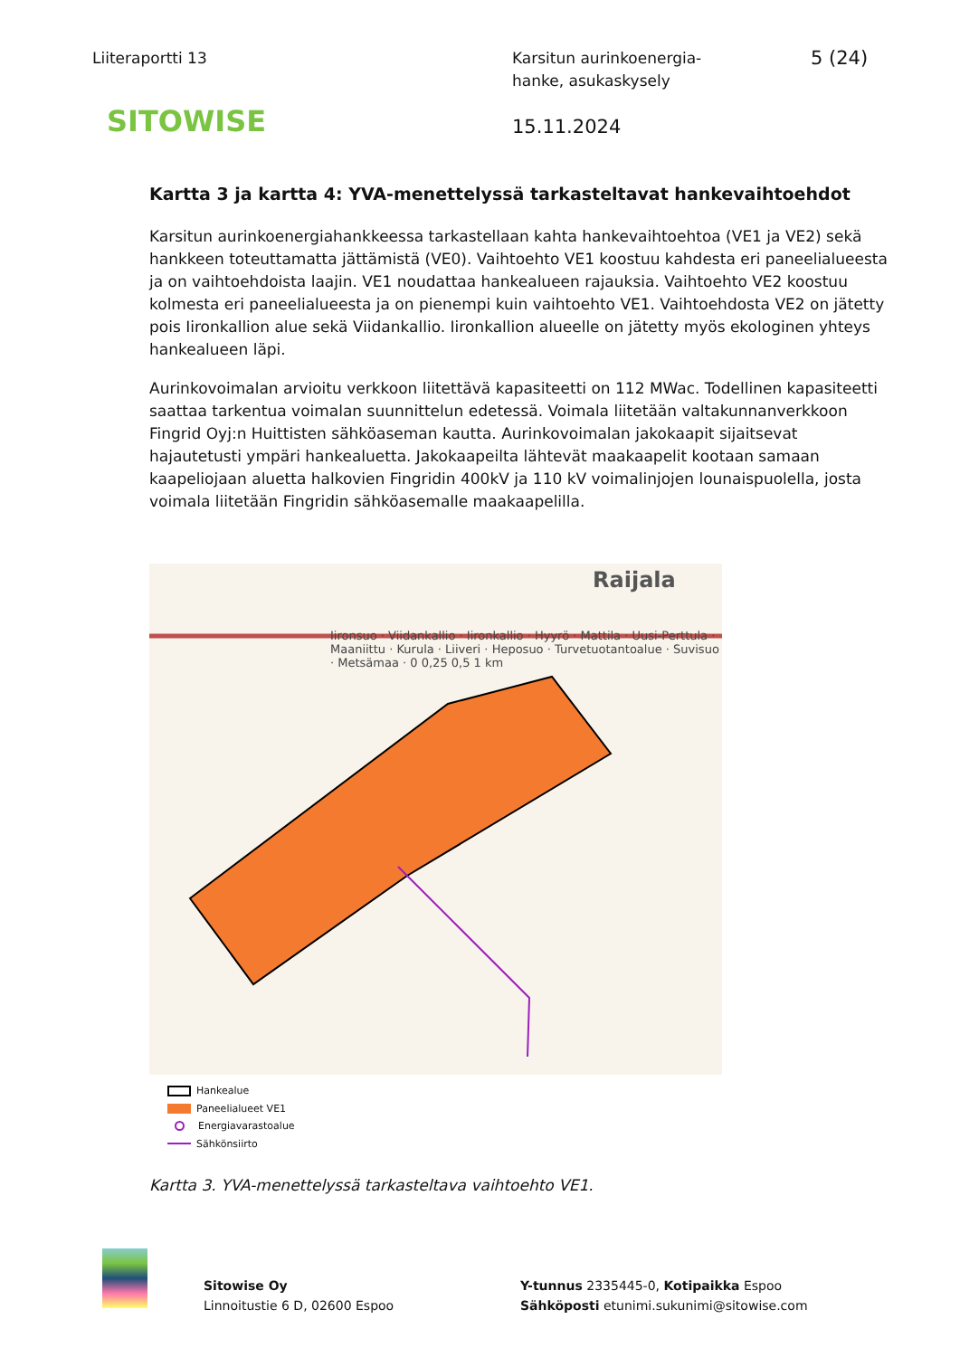Liiteraportti 13 Karsitun aurinkoenergia-
hanke, asukaskysely
5 (24)
SITOWISE
15.11.2024
Kartta 3 ja kartta 4: YVA-menettelyssä tarkasteltavat hankevaihtoehdot
Karsitun aurinkoenergiahankkeessa tarkastellaan kahta hankevaihtoehtoa (VE1 ja VE2) sekä hankkeen toteuttamatta jättämistä (VE0). Vaihtoehto VE1 koostuu kahdesta eri paneelialueesta ja on vaihtoehdoista laajin. VE1 noudattaa hankealueen rajauksia. Vaihtoehto VE2 koostuu kolmesta eri paneelialueesta ja on pienempi kuin vaihtoehto VE1. Vaihtoehdosta VE2 on jätetty pois Iironkallion alue sekä Viidankallio. Iironkallion alueelle on jätetty myös ekologinen yhteys hankealueen läpi.
Aurinkovoimalan arvioitu verkkoon liitettävä kapasiteetti on 112 MWac. Todellinen kapasiteetti saattaa tarkentua voimalan suunnittelun edetessä. Voimala liitetään valtakunnanverkkoon Fingrid Oyj:n Huittisten sähköaseman kautta. Aurinkovoimalan jakokaapit sijaitsevat hajautetusti ympäri hankealuetta. Jakokaapeilta lähtevät maakaapelit kootaan samaan kaapeliojaan aluetta halkovien Fingridin 400kV ja 110 kV voimalinjojen lounaispuolella, josta voimala liitetään Fingridin sähköasemalle maakaapelilla.
Raijala
Iironsuo · Viidankallio · Iironkallio · Hyyrö · Mattila · Uusi-Perttula · Maaniittu · Kurula · Liiveri · Heposuo · Turvetuotantoalue · Suvisuo · Metsämaa · 0 0,25 0,5 1 km
Hankealue
Paneelialueet VE1
Energiavarastoalue
Sähkönsiirto
Kartta 3. YVA-menettelyssä tarkasteltava vaihtoehto VE1.
Sitowise Oy
Linnoitustie 6 D, 02600 Espoo
Y-tunnus 2335445-0, Kotipaikka Espoo
Sähköposti etunimi.sukunimi@sitowise.com